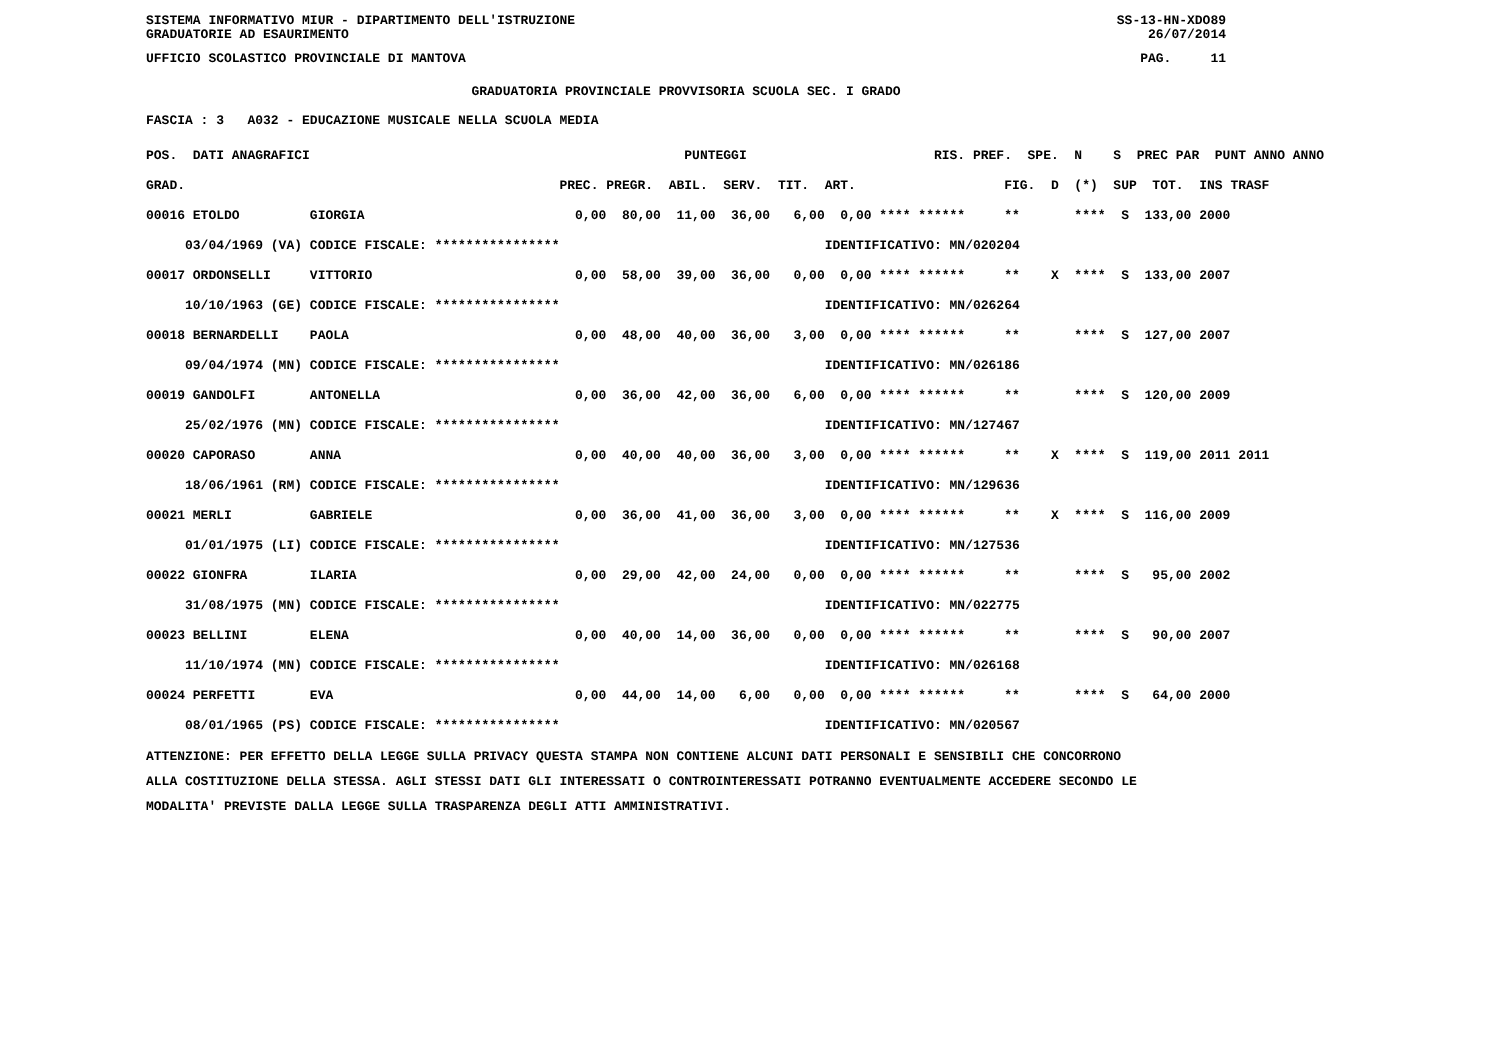SISTEMA INFORMATIVO MIUR - DIPARTIMENTO DELL'ISTRUZIONE SS-13-HN-XDO89
GRADUATORIE AD ESAURIMENTO 26/07/2014
UFFICIO SCOLASTICO PROVINCIALE DI MANTOVA PAG. 11
GRADUATORIA PROVINCIALE PROVVISORIA SCUOLA SEC. I GRADO
FASCIA : 3 A032 - EDUCAZIONE MUSICALE NELLA SCUOLA MEDIA
| POS. DATI ANAGRAFICI | | PUNTEGGI | RIS. PREF. SPE. N S PREC PAR PUNT ANNO ANNO |
| --- | --- | --- | --- |
| GRAD. | | PREC. PREGR. ABIL. SERV. TIT. | ART. FIG. D (*) SUP TOT. INS TRASF |
| 00016 ETOLDO | GIORGIA | 0,00 80,00 11,00 36,00 6,00 | 0,00 **** ****** ** **** S 133,00 2000 |
| 03/04/1969 (VA) | CODICE FISCALE: **************** | | IDENTIFICATIVO: MN/020204 |
| 00017 ORDONSELLI | VITTORIO | 0,00 58,00 39,00 36,00 0,00 | 0,00 **** ****** ** X **** S 133,00 2007 |
| 10/10/1963 (GE) | CODICE FISCALE: **************** | | IDENTIFICATIVO: MN/026264 |
| 00018 BERNARDELLI | PAOLA | 0,00 48,00 40,00 36,00 3,00 | 0,00 **** ****** ** **** S 127,00 2007 |
| 09/04/1974 (MN) | CODICE FISCALE: **************** | | IDENTIFICATIVO: MN/026186 |
| 00019 GANDOLFI | ANTONELLA | 0,00 36,00 42,00 36,00 6,00 | 0,00 **** ****** ** **** S 120,00 2009 |
| 25/02/1976 (MN) | CODICE FISCALE: **************** | | IDENTIFICATIVO: MN/127467 |
| 00020 CAPORASO | ANNA | 0,00 40,00 40,00 36,00 3,00 | 0,00 **** ****** ** X **** S 119,00 2011 2011 |
| 18/06/1961 (RM) | CODICE FISCALE: **************** | | IDENTIFICATIVO: MN/129636 |
| 00021 MERLI | GABRIELE | 0,00 36,00 41,00 36,00 3,00 | 0,00 **** ****** ** X **** S 116,00 2009 |
| 01/01/1975 (LI) | CODICE FISCALE: **************** | | IDENTIFICATIVO: MN/127536 |
| 00022 GIONFRA | ILARIA | 0,00 29,00 42,00 24,00 0,00 | 0,00 **** ****** ** **** S 95,00 2002 |
| 31/08/1975 (MN) | CODICE FISCALE: **************** | | IDENTIFICATIVO: MN/022775 |
| 00023 BELLINI | ELENA | 0,00 40,00 14,00 36,00 0,00 | 0,00 **** ****** ** **** S 90,00 2007 |
| 11/10/1974 (MN) | CODICE FISCALE: **************** | | IDENTIFICATIVO: MN/026168 |
| 00024 PERFETTI | EVA | 0,00 44,00 14,00 6,00 0,00 | 0,00 **** ****** ** **** S 64,00 2000 |
| 08/01/1965 (PS) | CODICE FISCALE: **************** | | IDENTIFICATIVO: MN/020567 |
ATTENZIONE: PER EFFETTO DELLA LEGGE SULLA PRIVACY QUESTA STAMPA NON CONTIENE ALCUNI DATI PERSONALI E SENSIBILI CHE CONCORRONO
ALLA COSTITUZIONE DELLA STESSA. AGLI STESSI DATI GLI INTERESSATI O CONTROINTERESSATI POTRANNO EVENTUALMENTE ACCEDERE SECONDO LE
MODALITA' PREVISTE DALLA LEGGE SULLA TRASPARENZA DEGLI ATTI AMMINISTRATIVI.